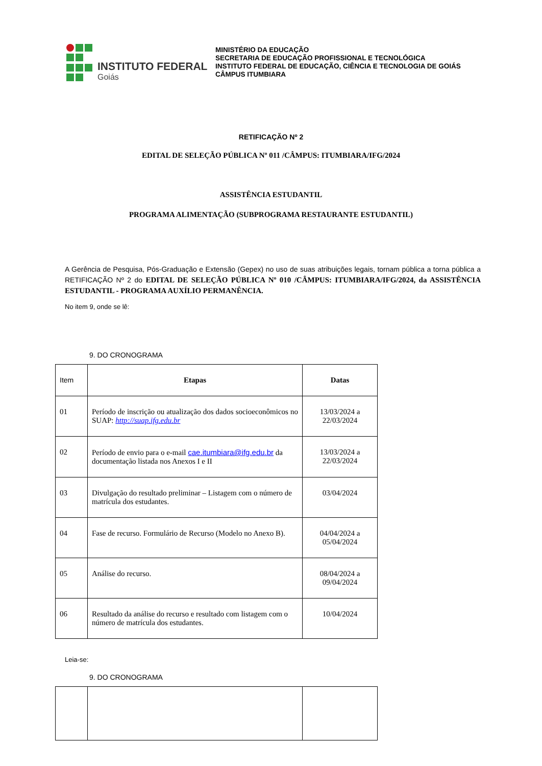INSTITUTO FEDERAL
Goiás
MINISTÉRIO DA EDUCAÇÃO
SECRETARIA DE EDUCAÇÃO PROFISSIONAL E TECNOLÓGICA
INSTITUTO FEDERAL DE EDUCAÇÃO, CIÊNCIA E TECNOLOGIA DE GOIÁS
CÂMPUS ITUMBIARA
RETIFICAÇÃO Nº 2
EDITAL DE SELEÇÃO PÚBLICA Nº 011 /CÂMPUS: ITUMBIARA/IFG/2024
ASSISTÊNCIA ESTUDANTIL
PROGRAMA ALIMENTAÇÃO (SUBPROGRAMA RESTAURANTE ESTUDANTIL)
A Gerência de Pesquisa, Pós-Graduação e Extensão (Gepex) no uso de suas atribuições legais, tornam pública a torna pública a RETIFICAÇÃO Nº 2 do EDITAL DE SELEÇÃO PÚBLICA Nº 010 /CÂMPUS: ITUMBIARA/IFG/2024, da ASSISTÊNCIA ESTUDANTIL - PROGRAMA AUXÍLIO PERMANÊNCIA.
No item 9, onde se lê:
9. DO CRONOGRAMA
| Item | Etapas | Datas |
| 01 | Período de inscrição ou atualização dos dados socioeconômicos no SUAP: http://suap.ifg.edu.br | 13/03/2024 a 22/03/2024 |
| 02 | Período de envio para o e-mail cae.itumbiara@ifg.edu.br da documentação listada nos Anexos I e II | 13/03/2024 a 22/03/2024 |
| 03 | Divulgação do resultado preliminar – Listagem com o número de matrícula dos estudantes. | 03/04/2024 |
| 04 | Fase de recurso. Formulário de Recurso (Modelo no Anexo B). | 04/04/2024 a 05/04/2024 |
| 05 | Análise do recurso. | 08/04/2024 a 09/04/2024 |
| 06 | Resultado da análise do recurso e resultado com listagem com o número de matrícula dos estudantes. | 10/04/2024 |
Leia-se:
9. DO CRONOGRAMA